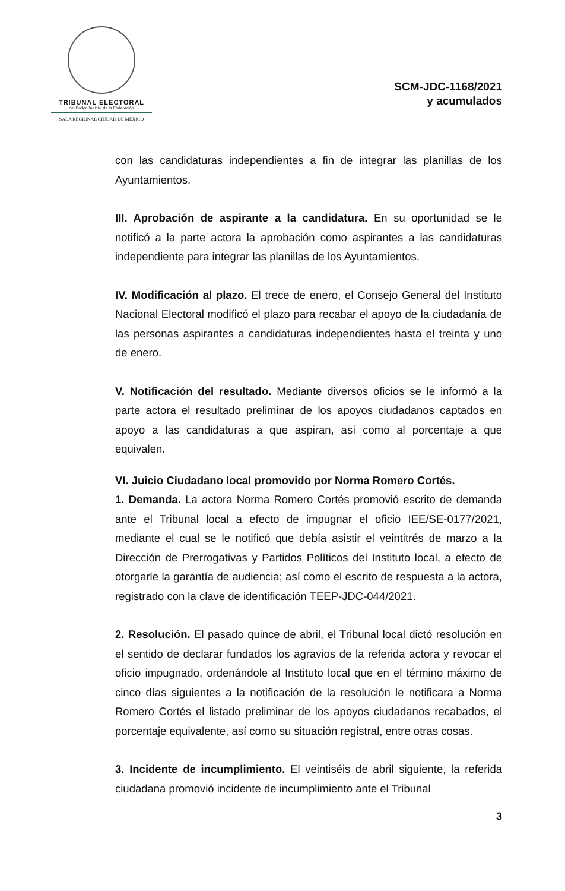TRIBUNAL ELECTORAL
del Poder Judicial de la Federación
SALA REGIONAL CIUDAD DE MÉXICO
SCM-JDC-1168/2021
y acumulados
con las candidaturas independientes a fin de integrar las planillas de los Ayuntamientos.
III. Aprobación de aspirante a la candidatura. En su oportunidad se le notificó a la parte actora la aprobación como aspirantes a las candidaturas independiente para integrar las planillas de los Ayuntamientos.
IV. Modificación al plazo. El trece de enero, el Consejo General del Instituto Nacional Electoral modificó el plazo para recabar el apoyo de la ciudadanía de las personas aspirantes a candidaturas independientes hasta el treinta y uno de enero.
V. Notificación del resultado. Mediante diversos oficios se le informó a la parte actora el resultado preliminar de los apoyos ciudadanos captados en apoyo a las candidaturas a que aspiran, así como al porcentaje a que equivalen.
VI. Juicio Ciudadano local promovido por Norma Romero Cortés.
1. Demanda. La actora Norma Romero Cortés promovió escrito de demanda ante el Tribunal local a efecto de impugnar el oficio IEE/SE-0177/2021, mediante el cual se le notificó que debía asistir el veintitrés de marzo a la Dirección de Prerrogativas y Partidos Políticos del Instituto local, a efecto de otorgarle la garantía de audiencia; así como el escrito de respuesta a la actora, registrado con la clave de identificación TEEP-JDC-044/2021.
2. Resolución. El pasado quince de abril, el Tribunal local dictó resolución en el sentido de declarar fundados los agravios de la referida actora y revocar el oficio impugnado, ordenándole al Instituto local que en el término máximo de cinco días siguientes a la notificación de la resolución le notificara a Norma Romero Cortés el listado preliminar de los apoyos ciudadanos recabados, el porcentaje equivalente, así como su situación registral, entre otras cosas.
3. Incidente de incumplimiento. El veintiséis de abril siguiente, la referida ciudadana promovió incidente de incumplimiento ante el Tribunal
3